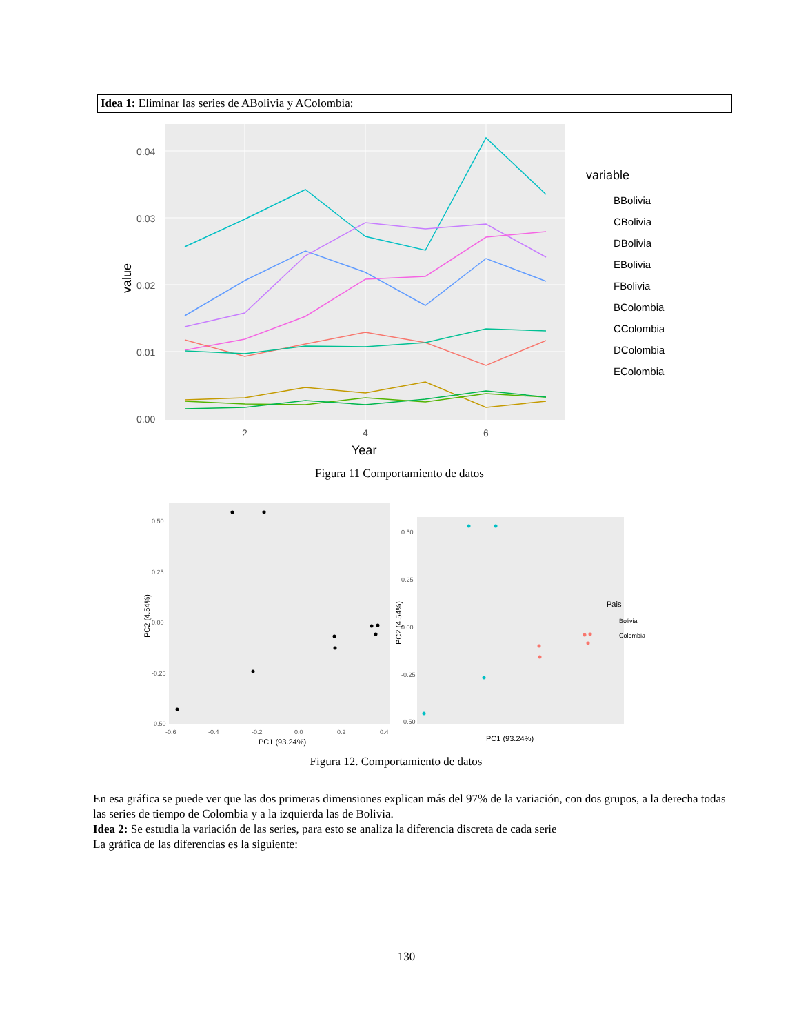Idea 1: Eliminar las series de ABolivia y AColombia:
0.04
0.03
0.02
0.01
0.00
2
4
6
Year
value
variable
BBolivia
CBolivia
DBolivia
EBolivia
FBolivia
BColombia
CColombia
DColombia
EColombia
Figura 11 Comportamiento de datos
0.50
0.25
0.00
-0.25
-0.50
-0.6
-0.4
-0.2
0.0
0.2
0.4
PC1 (93.24%)
PC2 (4.54%)
0.50
0.25
0.00
-0.25
-0.50
PC1 (93.24%)
PC2 (4.54%)
Pais
Bolivia
Colombia
Figura 12. Comportamiento de datos
En esa gráfica se puede ver que las dos primeras dimensiones explican más del 97% de la variación, con dos grupos, a la derecha todas las series de tiempo de Colombia y a la izquierda las de Bolivia.
Idea 2: Se estudia la variación de las series, para esto se analiza la diferencia discreta de cada serie
La gráfica de las diferencias es la siguiente:
130